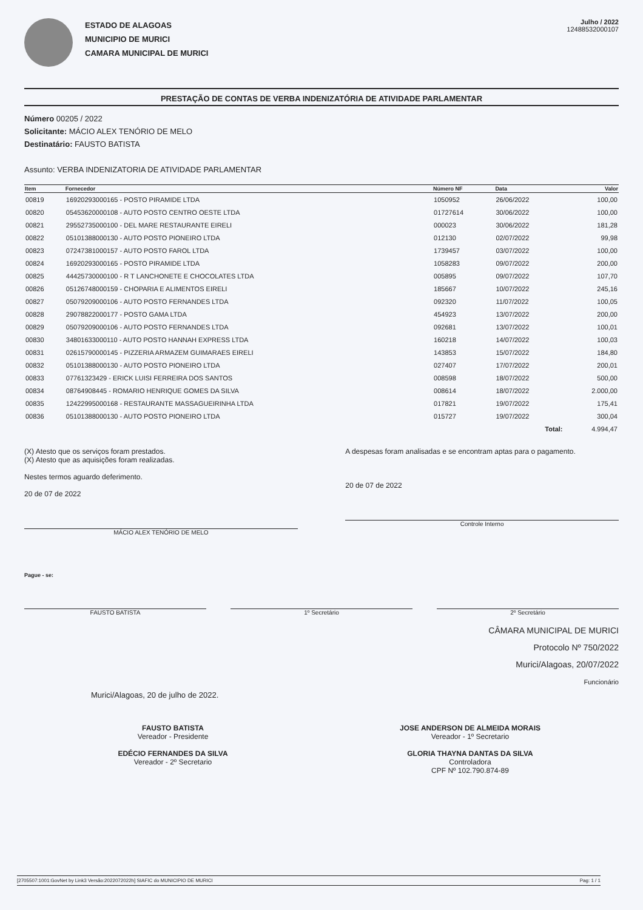ESTADO DE ALAGOAS
MUNICIPIO DE MURICI
CAMARA MUNICIPAL DE MURICI
Julho / 2022
12488532000107
PRESTAÇÃO DE CONTAS DE VERBA INDENIZATÓRIA DE ATIVIDADE PARLAMENTAR
Número 00205 / 2022
Solicitante: MÁCIO ALEX TENÓRIO DE MELO
Destinatário: FAUSTO BATISTA
Assunto: VERBA INDENIZATORIA DE ATIVIDADE PARLAMENTAR
| Item | Fornecedor | Número NF | Data | Valor |
| --- | --- | --- | --- | --- |
| 00819 | 16920293000165 - POSTO PIRAMIDE LTDA | 1050952 | 26/06/2022 | 100,00 |
| 00820 | 05453620000108 - AUTO POSTO CENTRO OESTE LTDA | 01727614 | 30/06/2022 | 100,00 |
| 00821 | 29552735000100 - DEL MARE RESTAURANTE EIRELI | 000023 | 30/06/2022 | 181,28 |
| 00822 | 05101388000130 - AUTO POSTO PIONEIRO LTDA | 012130 | 02/07/2022 | 99,98 |
| 00823 | 07247381000157 - AUTO POSTO FAROL LTDA | 1739457 | 03/07/2022 | 100,00 |
| 00824 | 16920293000165 - POSTO PIRAMIDE LTDA | 1058283 | 09/07/2022 | 200,00 |
| 00825 | 44425730000100 - R T LANCHONETE E CHOCOLATES LTDA | 005895 | 09/07/2022 | 107,70 |
| 00826 | 05126748000159 - CHOPARIA E ALIMENTOS EIRELI | 185667 | 10/07/2022 | 245,16 |
| 00827 | 05079209000106 - AUTO POSTO FERNANDES LTDA | 092320 | 11/07/2022 | 100,05 |
| 00828 | 29078822000177 - POSTO GAMA LTDA | 454923 | 13/07/2022 | 200,00 |
| 00829 | 05079209000106 - AUTO POSTO FERNANDES LTDA | 092681 | 13/07/2022 | 100,01 |
| 00830 | 34801633000110 - AUTO POSTO HANNAH EXPRESS LTDA | 160218 | 14/07/2022 | 100,03 |
| 00831 | 02615790000145 - PIZZERIA ARMAZEM GUIMARAES EIRELI | 143853 | 15/07/2022 | 184,80 |
| 00832 | 05101388000130 - AUTO POSTO PIONEIRO LTDA | 027407 | 17/07/2022 | 200,01 |
| 00833 | 07761323429 - ERICK LUISI FERREIRA DOS SANTOS | 008598 | 18/07/2022 | 500,00 |
| 00834 | 08764908445 - ROMARIO HENRIQUE GOMES DA SILVA | 008614 | 18/07/2022 | 2.000,00 |
| 00835 | 12422995000168 - RESTAURANTE MASSAGUEIRINHA LTDA | 017821 | 19/07/2022 | 175,41 |
| 00836 | 05101388000130 - AUTO POSTO PIONEIRO LTDA | 015727 | 19/07/2022 | 300,04 |
| | | | Total: | 4.994,47 |
(X) Atesto que os serviços foram prestados.
(X) Atesto que as aquisições foram realizadas.
Nestes termos aguardo deferimento.
20 de 07 de 2022
MÁCIO ALEX TENÓRIO DE MELO
A despesas foram analisadas e se encontram aptas para o pagamento.
20 de 07 de 2022
Controle Interno
Pague - se:
FAUSTO BATISTA 1º Secretário 2º Secretário
CÂMARA MUNICIPAL DE MURICI
Protocolo Nº 750/2022
Murici/Alagoas, 20/07/2022
Funcionário
Murici/Alagoas, 20 de julho de 2022.
FAUSTO BATISTA
Vereador - Presidente
EDÉCIO FERNANDES DA SILVA
Vereador - 2º Secretario
JOSE ANDERSON DE ALMEIDA MORAIS
Vereador - 1º Secretario
GLORIA THAYNA DANTAS DA SILVA
Controladora
CPF Nº 102.790.874-89
[2705507:1001:GovNet by Link3 Versão:2022072022h] SIAFIC do MUNICIPIO DE MURICI Pag: 1 / 1